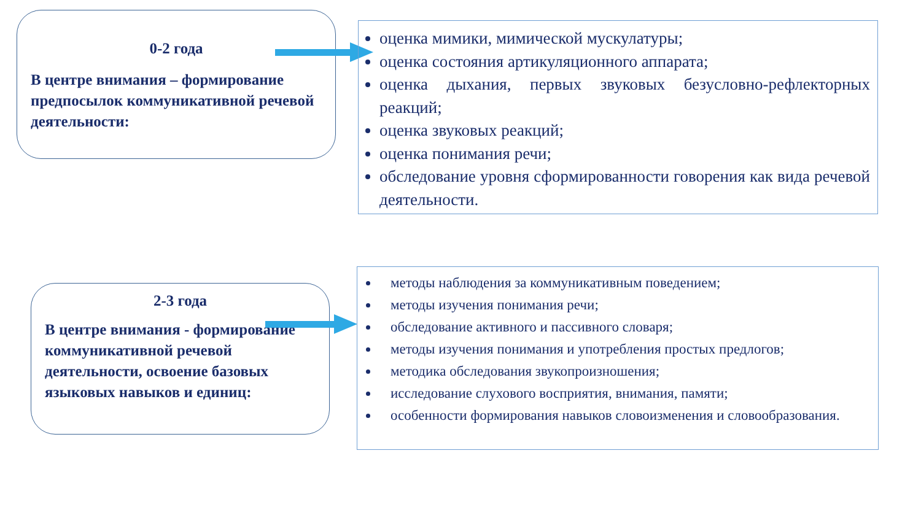0-2 года
В центре внимания – формирование предпосылок коммуникативной речевой деятельности:
оценка мимики, мимической мускулатуры;
оценка состояния артикуляционного аппарата;
оценка дыхания, первых звуковых безусловно-рефлекторных реакций;
оценка звуковых реакций;
оценка понимания речи;
обследование уровня сформированности говорения как вида речевой деятельности.
2-3 года
В центре внимания - формирование коммуникативной речевой деятельности, освоение базовых языковых навыков и единиц:
методы наблюдения за коммуникативным поведением;
методы изучения понимания речи;
обследование активного и пассивного словаря;
методы изучения понимания и употребления простых предлогов;
методика обследования звукопроизношения;
исследование слухового восприятия, внимания, памяти;
особенности формирования навыков словоизменения и словообразования.